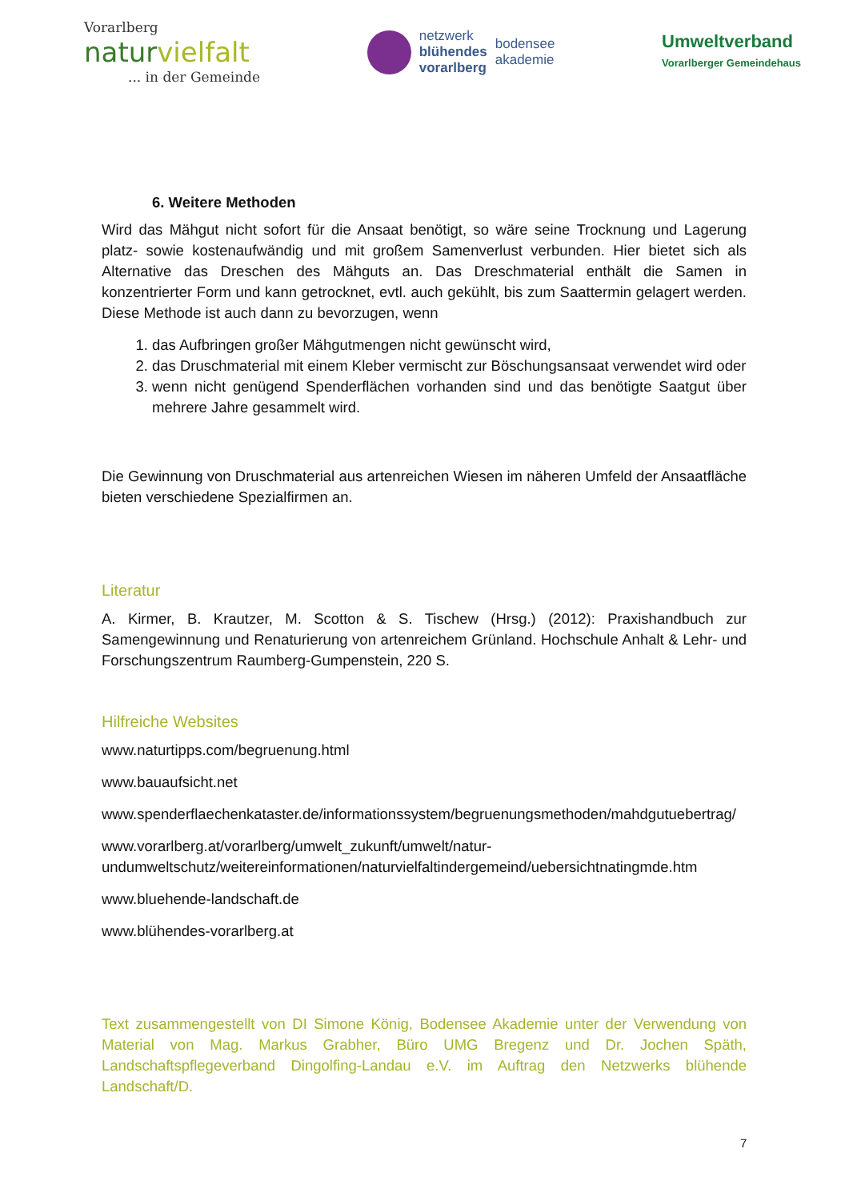Vorarlberg
naturvielfalt
... in der Gemeinde
netzwerk
blühendes
vorarlberg
bodensee
akademie
Umweltverband
Vorarlberger Gemeindehaus
6. Weitere Methoden
Wird das Mähgut nicht sofort für die Ansaat benötigt, so wäre seine Trocknung und Lagerung platz- sowie kostenaufwändig und mit großem Samenverlust verbunden. Hier bietet sich als Alternative das Dreschen des Mähguts an. Das Dreschmaterial enthält die Samen in konzentrierter Form und kann getrocknet, evtl. auch gekühlt, bis zum Saattermin gelagert werden. Diese Methode ist auch dann zu bevorzugen, wenn
1. das Aufbringen großer Mähgutmengen nicht gewünscht wird,
2. das Druschmaterial mit einem Kleber vermischt zur Böschungsansaat verwendet wird oder
3. wenn nicht genügend Spenderflächen vorhanden sind und das benötigte Saatgut über mehrere Jahre gesammelt wird.
Die Gewinnung von Druschmaterial aus artenreichen Wiesen im näheren Umfeld der Ansaatfläche bieten verschiedene Spezialfirmen an.
Literatur
A. Kirmer, B. Krautzer, M. Scotton & S. Tischew (Hrsg.) (2012): Praxishandbuch zur Samengewinnung und Renaturierung von artenreichem Grünland. Hochschule Anhalt & Lehr- und Forschungszentrum Raumberg-Gumpenstein, 220 S.
Hilfreiche Websites
www.naturtipps.com/begruenung.html
www.bauaufsicht.net
www.spenderflaechenkataster.de/informationssystem/begruenungsmethoden/mahdgutuebertrag/
www.vorarlberg.at/vorarlberg/umwelt_zukunft/umwelt/natur-undumweltschutz/weitereinformationen/naturvielfaltindergemeind/uebersichtnatingmde.htm
www.bluehende-landschaft.de
www.blühendes-vorarlberg.at
Text zusammengestellt von DI Simone König, Bodensee Akademie unter der Verwendung von Material von Mag. Markus Grabher, Büro UMG Bregenz und Dr. Jochen Späth, Landschaftspflegeverband Dingolfing-Landau e.V. im Auftrag den Netzwerks blühende Landschaft/D.
7